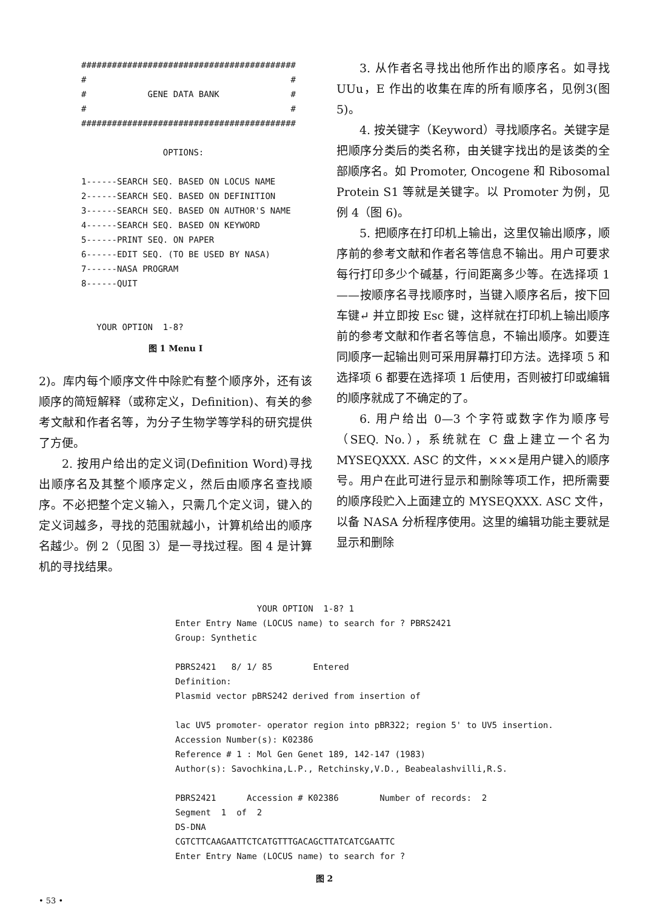########################################## # # # GENE DATA BANK # # # ########################################## OPTIONS: 1------SEARCH SEQ. BASED ON LOCUS NAME 2------SEARCH SEQ. BASED ON DEFINITION 3------SEARCH SEQ. BASED ON AUTHOR'S NAME 4------SEARCH SEQ. BASED ON KEYWORD 5------PRINT SEQ. ON PAPER 6------EDIT SEQ. (TO BE USED BY NASA) 7------NASA PROGRAM 8------QUIT YOUR OPTION 1-8?
图 1 Menu I
2)。库内每个顺序文件中除贮有整个顺序外，还有该顺序的简短解释（或称定义，Definition)、有关的参考文献和作者名等，为分子生物学等学科的研究提供了方便。
2. 按用户给出的定义词(Definition Word)寻找出顺序名及其整个顺序定义，然后由顺序名查找顺序。不必把整个定义输入，只需几个定义词，键入的定义词越多，寻找的范围就越小，计算机给出的顺序名越少。例 2（见图 3）是一寻找过程。图 4 是计算机的寻找结果。
3. 从作者名寻找出他所作出的顺序名。如寻找 UUu，E 作出的收集在库的所有顺序名，见例3(图 5)。
4. 按关键字（Keyword）寻找顺序名。关键字是把顺序分类后的类名称，由关键字找出的是该类的全部顺序名。如 Promoter, Oncogene 和 Ribosomal Protein S1 等就是关键字。以 Promoter 为例，见例 4（图 6)。
5. 把顺序在打印机上输出，这里仅输出顺序，顺序前的参考文献和作者名等信息不输出。用户可要求每行打印多少个碱基，行间距离多少等。在选择项 1——按顺序名寻找顺序时，当键入顺序名后，按下回车键↵ 并立即按 Esc 键，这样就在打印机上输出顺序前的参考文献和作者名等信息，不输出顺序。如要连同顺序一起输出则可采用屏幕打印方法。选择项 5 和选择项 6 都要在选择项 1 后使用，否则被打印或编辑的顺序就成了不确定的了。
6. 用户给出 0—3 个字符或数字作为顺序号（SEQ. No.），系统就在 C 盘上建立一个名为 MYSEQXXX. ASC 的文件，×××是用户键入的顺序号。用户在此可进行显示和删除等项工作，把所需要的顺序段贮入上面建立的 MYSEQXXX. ASC 文件，以备 NASA 分析程序使用。这里的编辑功能主要就是显示和删除
YOUR OPTION 1-8? 1 Enter Entry Name (LOCUS name) to search for ? PBRS2421 Group: Synthetic PBRS2421 8/ 1/ 85 Entered Definition: Plasmid vector pBRS242 derived from insertion of lac UV5 promoter- operator region into pBR322; region 5' to UV5 insertion. Accession Number(s): K02386 Reference # 1 : Mol Gen Genet 189, 142-147 (1983) Author(s): Savochkina,L.P., Retchinsky,V.D., Beabealashvilli,R.S. PBRS2421 Accession # K02386 Number of records: 2 Segment 1 of 2 DS-DNA CGTCTTCAAGAATTCTCATGTTTGACAGCTTATCATCGAATTC Enter Entry Name (LOCUS name) to search for ?
图 2
• 53 •